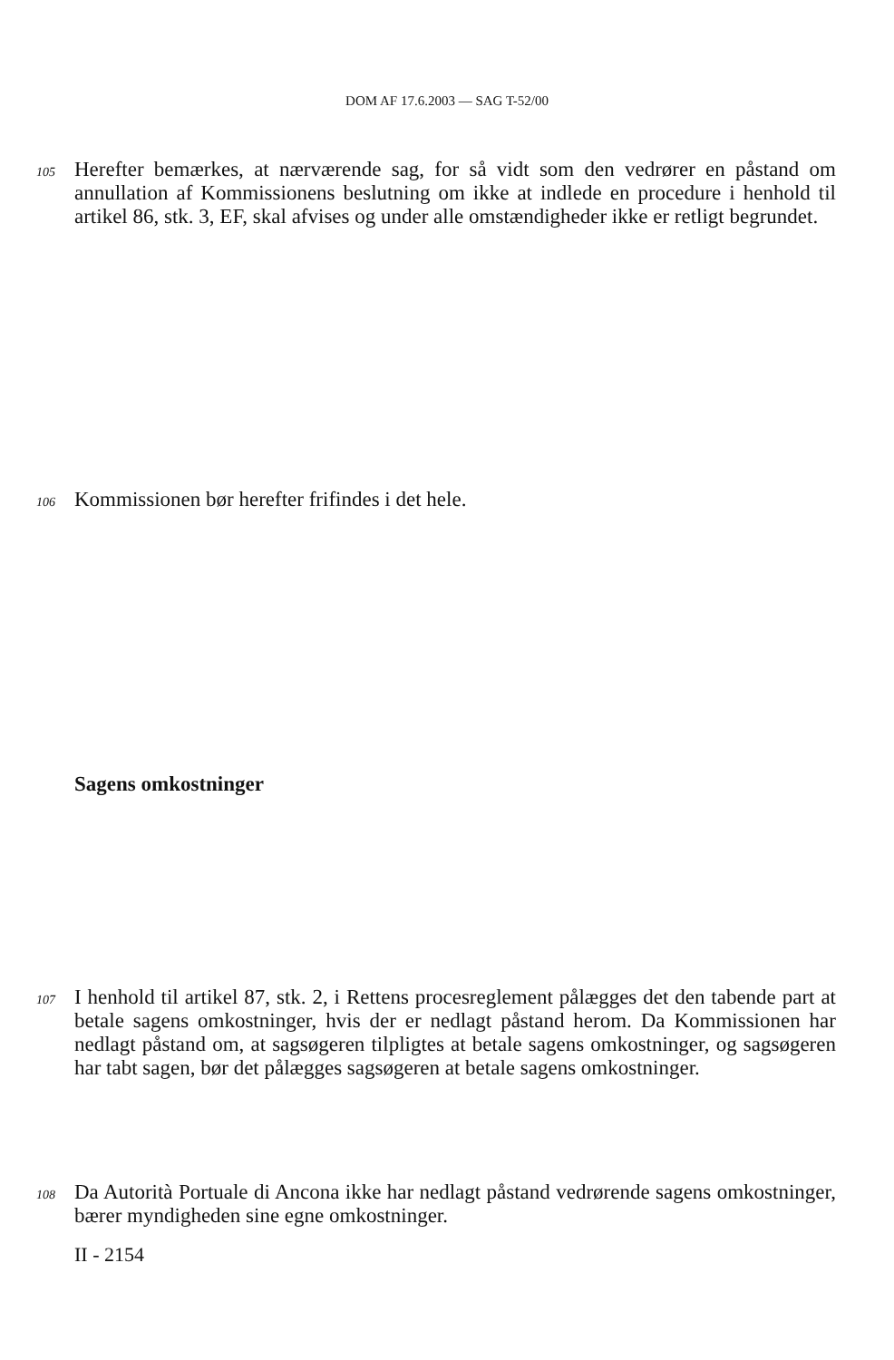DOM AF 17.6.2003 — SAG T-52/00
105 Herefter bemærkes, at nærværende sag, for så vidt som den vedrører en påstand om annullation af Kommissionens beslutning om ikke at indlede en procedure i henhold til artikel 86, stk. 3, EF, skal afvises og under alle omstændigheder ikke er retligt begrundet.
106 Kommissionen bør herefter frifindes i det hele.
Sagens omkostninger
107 I henhold til artikel 87, stk. 2, i Rettens procesreglement pålægges det den tabende part at betale sagens omkostninger, hvis der er nedlagt påstand herom. Da Kommissionen har nedlagt påstand om, at sagsøgeren tilpligtes at betale sagens omkostninger, og sagsøgeren har tabt sagen, bør det pålægges sagsøgeren at betale sagens omkostninger.
108 Da Autorità Portuale di Ancona ikke har nedlagt påstand vedrørende sagens omkostninger, bærer myndigheden sine egne omkostninger.
II - 2154